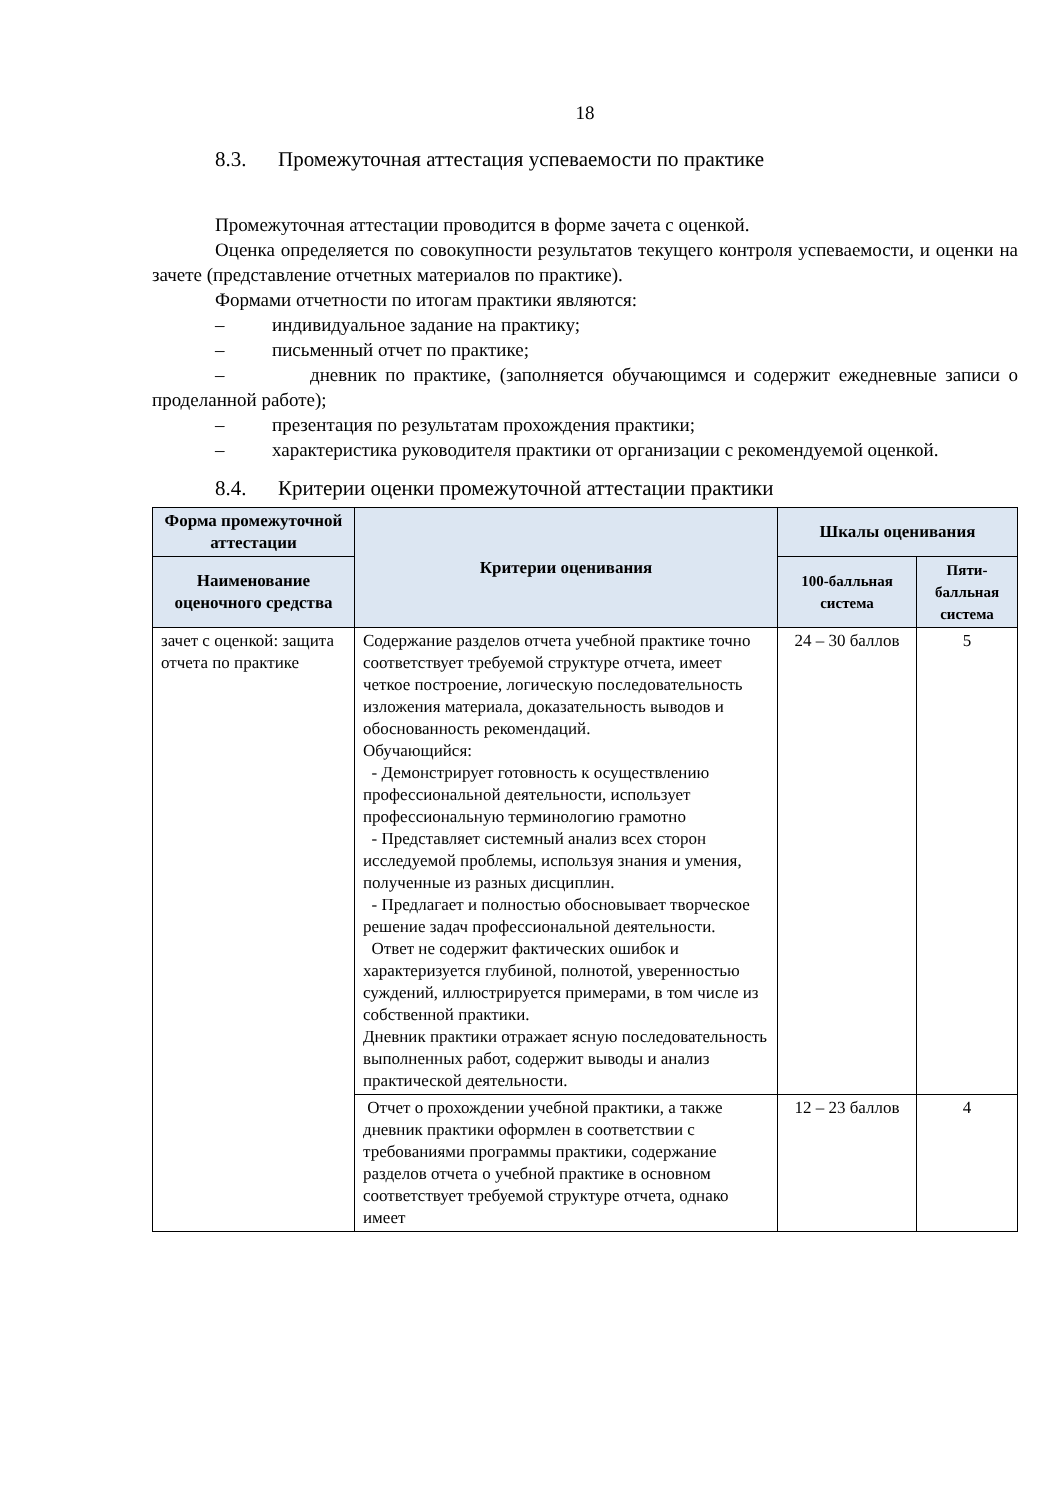18
8.3. Промежуточная аттестация успеваемости по практике
Промежуточная аттестации проводится в форме зачета с оценкой.
Оценка определяется по совокупности результатов текущего контроля успеваемости, и оценки на зачете (представление отчетных материалов по практике).
Формами отчетности по итогам практики являются:
– индивидуальное задание на практику;
– письменный отчет по практике;
– дневник по практике, (заполняется обучающимся и содержит ежедневные записи о проделанной работе);
– презентация по результатам прохождения практики;
– характеристика руководителя практики от организации с рекомендуемой оценкой.
8.4. Критерии оценки промежуточной аттестации практики
| Форма промежуточной аттестации | Критерии оценивания | Шкалы оценивания | |
| --- | --- | --- | --- |
| Наименование оценочного средства | | 100-балльная система | Пяти-балльная система |
| зачет с оценкой: защита отчета по практике | Содержание разделов отчета учебной практике точно соответствует требуемой структуре отчета, имеет четкое построение, логическую последовательность изложения материала, доказательность выводов и обоснованность рекомендаций. Обучающийся: - Демонстрирует готовность к осуществлению профессиональной деятельности, использует профессиональную терминологию грамотно - Представляет системный анализ всех сторон исследуемой проблемы, используя знания и умения, полученные из разных дисциплин. - Предлагает и полностью обосновывает творческое решение задач профессиональной деятельности. Ответ не содержит фактических ошибок и характеризуется глубиной, полнотой, уверенностью суждений, иллюстрируется примерами, в том числе из собственной практики. Дневник практики отражает ясную последовательность выполненных работ, содержит выводы и анализ практической деятельности. | 24 – 30 баллов | 5 |
| | Отчет о прохождении учебной практики, а также дневник практики оформлен в соответствии с требованиями программы практики, содержание разделов отчета о учебной практике в основном соответствует требуемой структуре отчета, однако имеет | 12 – 23 баллов | 4 |